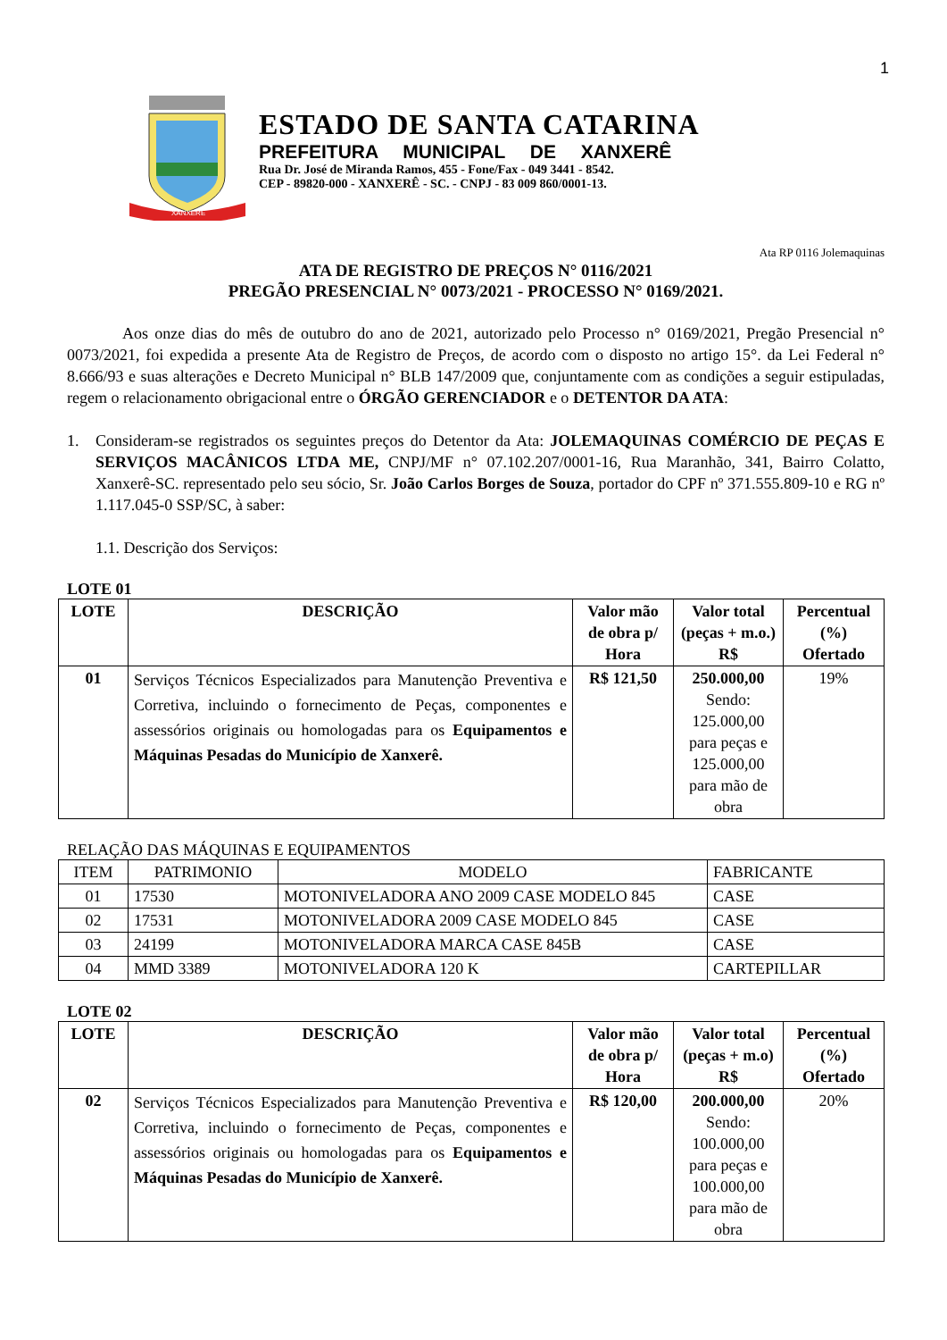1
XANXERÊ
ESTADO DE SANTA CATARINA
PREFEITURA MUNICIPAL DE XANXERÊ
Rua Dr. José de Miranda Ramos, 455 - Fone/Fax - 049 3441 - 8542.
CEP - 89820-000 - XANXERÊ - SC. - CNPJ - 83 009 860/0001-13.
Ata RP 0116 Jolemaquinas
ATA DE REGISTRO DE PREÇOS N° 0116/2021
PREGÃO PRESENCIAL N° 0073/2021 - PROCESSO N° 0169/2021.
Aos onze dias do mês de outubro do ano de 2021, autorizado pelo Processo n° 0169/2021, Pregão Presencial n° 0073/2021, foi expedida a presente Ata de Registro de Preços, de acordo com o disposto no artigo 15°. da Lei Federal n° 8.666/93 e suas alterações e Decreto Municipal n° BLB 147/2009 que, conjuntamente com as condições a seguir estipuladas, regem o relacionamento obrigacional entre o ÓRGÃO GERENCIADOR e o DETENTOR DA ATA:
1. Consideram-se registrados os seguintes preços do Detentor da Ata: JOLEMAQUINAS COMÉRCIO DE PEÇAS E SERVIÇOS MACÂNICOS LTDA ME, CNPJ/MF n° 07.102.207/0001-16, Rua Maranhão, 341, Bairro Colatto, Xanxerê-SC. representado pelo seu sócio, Sr. João Carlos Borges de Souza, portador do CPF nº 371.555.809-10 e RG nº 1.117.045-0 SSP/SC, à saber:
1.1. Descrição dos Serviços:
LOTE 01
| LOTE | DESCRIÇÃO | Valor mão de obra p/ Hora | Valor total (peças + m.o.) R$ | Percentual (%) Ofertado |
| --- | --- | --- | --- | --- |
| 01 | Serviços Técnicos Especializados para Manutenção Preventiva e Corretiva, incluindo o fornecimento de Peças, componentes e assessórios originais ou homologadas para os Equipamentos e Máquinas Pesadas do Município de Xanxerê. | R$ 121,50 | 250.000,00 Sendo: 125.000,00 para peças e 125.000,00 para mão de obra | 19% |
RELAÇÃO DAS MÁQUINAS E EQUIPAMENTOS
| ITEM | PATRIMONIO | MODELO | FABRICANTE |
| 01 | 17530 | MOTONIVELADORA ANO 2009 CASE MODELO 845 | CASE |
| 02 | 17531 | MOTONIVELADORA 2009 CASE MODELO 845 | CASE |
| 03 | 24199 | MOTONIVELADORA MARCA CASE 845B | CASE |
| 04 | MMD 3389 | MOTONIVELADORA 120 K | CARTEPILLAR |
LOTE 02
| LOTE | DESCRIÇÃO | Valor mão de obra p/ Hora | Valor total (peças + m.o) R$ | Percentual (%) Ofertado |
| --- | --- | --- | --- | --- |
| 02 | Serviços Técnicos Especializados para Manutenção Preventiva e Corretiva, incluindo o fornecimento de Peças, componentes e assessórios originais ou homologadas para os Equipamentos e Máquinas Pesadas do Município de Xanxerê. | R$ 120,00 | 200.000,00 Sendo: 100.000,00 para peças e 100.000,00 para mão de obra | 20% |